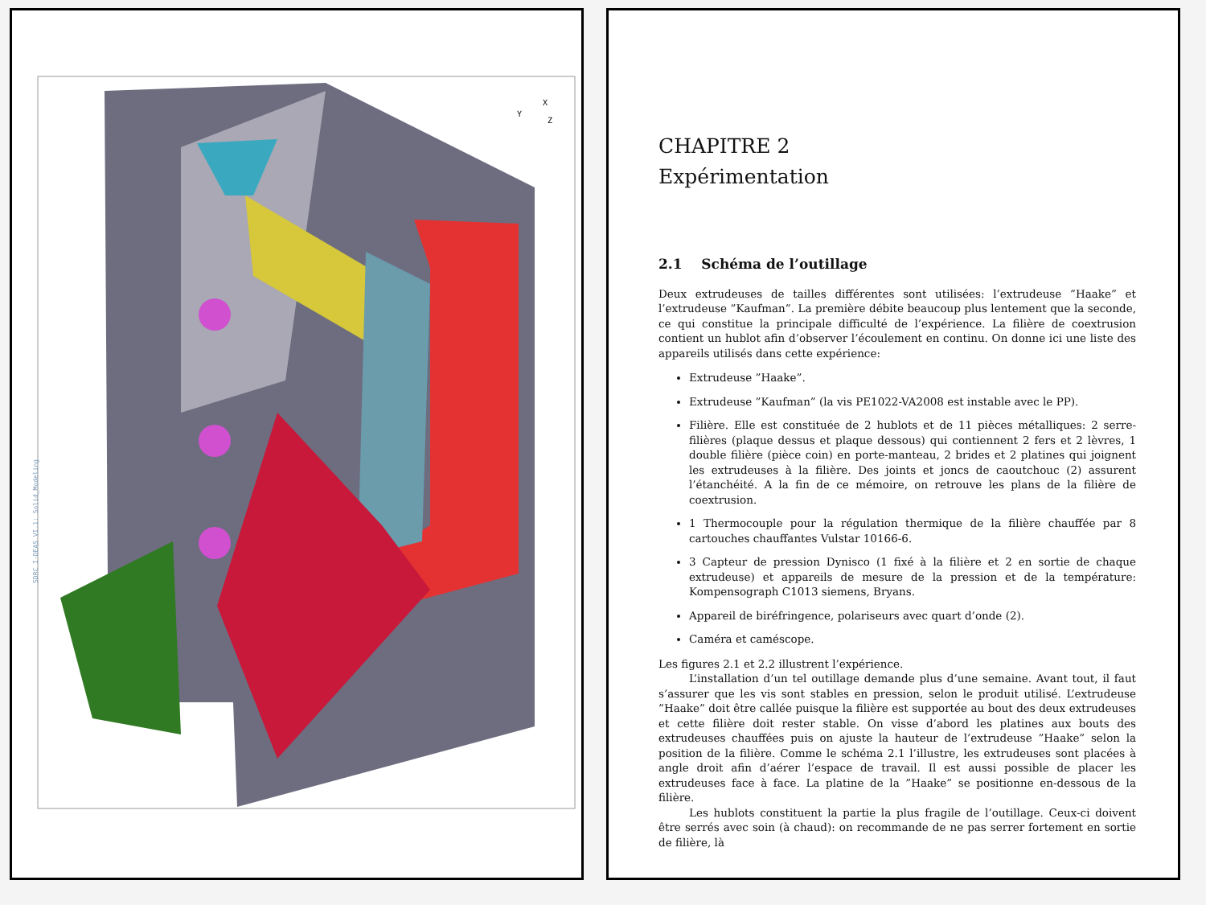X
Y
Z
SDRC I-DEAS VI.1: Solid_Modeling
CHAPITRE 2
Expérimentation
2.1 Schéma de l’outillage
Deux extrudeuses de tailles différentes sont utilisées: l’extrudeuse ”Haake” et l’extrudeuse ”Kaufman”. La première débite beaucoup plus lentement que la seconde, ce qui constitue la principale difficulté de l’expérience. La filière de coextrusion contient un hublot afin d’observer l’écoulement en continu. On donne ici une liste des appareils utilisés dans cette expérience:
Extrudeuse ”Haake”.
Extrudeuse ”Kaufman” (la vis PE1022-VA2008 est instable avec le PP).
Filière. Elle est constituée de 2 hublots et de 11 pièces métalliques: 2 serre-filières (plaque dessus et plaque dessous) qui contiennent 2 fers et 2 lèvres, 1 double filière (pièce coin) en porte-manteau, 2 brides et 2 platines qui joignent les extrudeuses à la filière. Des joints et joncs de caoutchouc (2) assurent l’étanchéité. A la fin de ce mémoire, on retrouve les plans de la filière de coextrusion.
1 Thermocouple pour la régulation thermique de la filière chauffée par 8 cartouches chauffantes Vulstar 10166-6.
3 Capteur de pression Dynisco (1 fixé à la filière et 2 en sortie de chaque extrudeuse) et appareils de mesure de la pression et de la température: Kompensograph C1013 siemens, Bryans.
Appareil de biréfringence, polariseurs avec quart d’onde (2).
Caméra et caméscope.
Les figures 2.1 et 2.2 illustrent l’expérience.
L’installation d’un tel outillage demande plus d’une semaine. Avant tout, il faut s’assurer que les vis sont stables en pression, selon le produit utilisé. L’extrudeuse ”Haake” doit être callée puisque la filière est supportée au bout des deux extrudeuses et cette filière doit rester stable. On visse d’abord les platines aux bouts des extrudeuses chauffées puis on ajuste la hauteur de l’extrudeuse ”Haake” selon la position de la filière. Comme le schéma 2.1 l’illustre, les extrudeuses sont placées à angle droit afin d’aérer l’espace de travail. Il est aussi possible de placer les extrudeuses face à face. La platine de la ”Haake” se positionne en-dessous de la filière.
Les hublots constituent la partie la plus fragile de l’outillage. Ceux-ci doivent être serrés avec soin (à chaud): on recommande de ne pas serrer fortement en sortie de filière, là